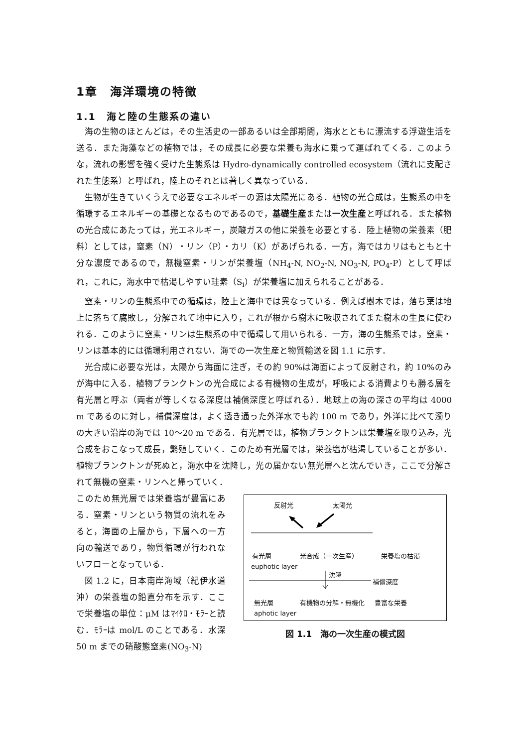1章　海洋環境の特徴
1.1　海と陸の生態系の違い
海の生物のほとんどは，その生活史の一部あるいは全部期間，海水とともに漂流する浮遊生活を送る．また海藻などの植物では，その成長に必要な栄養も海水に乗って運ばれてくる．このような，流れの影響を強く受けた生態系は Hydro-dynamically controlled ecosystem（流れに支配された生態系）と呼ばれ，陸上のそれとは著しく異なっている．
生物が生きていくうえで必要なエネルギーの源は太陽光にある．植物の光合成は，生態系の中を循環するエネルギーの基礎となるものであるので，基礎生産または一次生産と呼ばれる．また植物の光合成にあたっては，光エネルギー，炭酸ガスの他に栄養を必要とする．陸上植物の栄養素（肥料）としては，窒素（N）・リン（P）・カリ（K）があげられる．一方，海ではカリはもともと十分な濃度であるので，無機窒素・リンが栄養塩（NH<sub>4</sub>-N, NO<sub>2</sub>-N, NO<sub>3</sub>-N, PO<sub>4</sub>-P）として呼ばれ，これに，海水中で枯渇しやすい珪素（S<sub>i</sub>）が栄養塩に加えられることがある．
窒素・リンの生態系中での循環は，陸上と海中では異なっている．例えば樹木では，落ち葉は地上に落ちて腐敗し，分解されて地中に入り，これが根から樹木に吸収されてまた樹木の生長に使われる．このように窒素・リンは生態系の中で循環して用いられる．一方，海の生態系では，窒素・リンは基本的には循環利用されない．海での一次生産と物質輸送を図 1.1 に示す．
光合成に必要な光は，太陽から海面に注ぎ，その約 90%は海面によって反射され，約 10%のみが海中に入る．植物プランクトンの光合成による有機物の生成が，呼吸による消費よりも勝る層を有光層と呼ぶ（両者が等しくなる深度は補償深度と呼ばれる）．地球上の海の深さの平均は 4000 m であるのに対し，補償深度は，よく透き通った外洋水でも約 100 m であり，外洋に比べて濁りの大きい沿岸の海では 10～20 m である．有光層では，植物プランクトンは栄養塩を取り込み，光合成をおこなって成長，繁殖していく．このため有光層では，栄養塩が枯渇していることが多い．植物プランクトンが死ぬと，海水中を沈降し，光の届かない無光層へと沈んでいき，ここで分解されて無機の窒素・リンへと帰っていく．
このため無光層では栄養塩が豊富にある．窒素・リンという物質の流れをみると，海面の上層から，下層への一方向の輸送であり，物質循環が行われないフローとなっている．
図 1.2 に，日本南岸海域（紀伊水道沖）の栄養塩の鉛直分布を示す．ここで栄養塩の単位：μM はﾏｲｸﾛ・ﾓﾗｰと読む．ﾓﾗｰは mol/L のことである．水深 50 m までの硝酸態窒素(NO<sub>3</sub>-N)
反射光 太陽光
有光層 光合成（一次生産） 栄養塩の枯渇
euphotic layer
沈降
補償深度
無光層 有機物の分解・無機化 豊富な栄養
aphotic layer
図 1.1　海の一次生産の模式図